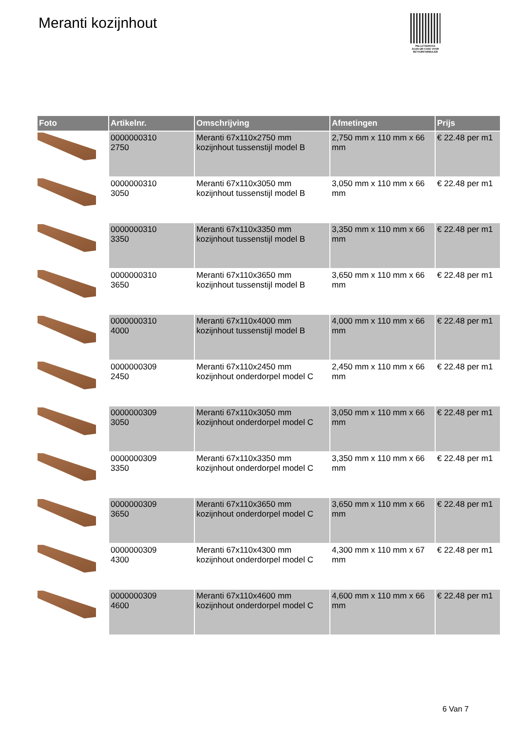Meranti kozijnhout
PALLETSERVICE
SCAN QR-CODE VOOR RETOURFORMULIER
| Foto | Artikelnr. | Omschrijving | Afmetingen | Prijs |
| --- | --- | --- | --- | --- |
| | 0000000310 2750 | Meranti 67x110x2750 mm kozijnhout tussenstijl model B | 2,750 mm x 110 mm x 66 mm | € 22.48 per m1 |
| | 0000000310 3050 | Meranti 67x110x3050 mm kozijnhout tussenstijl model B | 3,050 mm x 110 mm x 66 mm | € 22.48 per m1 |
| | 0000000310 3350 | Meranti 67x110x3350 mm kozijnhout tussenstijl model B | 3,350 mm x 110 mm x 66 mm | € 22.48 per m1 |
| | 0000000310 3650 | Meranti 67x110x3650 mm kozijnhout tussenstijl model B | 3,650 mm x 110 mm x 66 mm | € 22.48 per m1 |
| | 0000000310 4000 | Meranti 67x110x4000 mm kozijnhout tussenstijl model B | 4,000 mm x 110 mm x 66 mm | € 22.48 per m1 |
| | 0000000309 2450 | Meranti 67x110x2450 mm kozijnhout onderdorpel model C | 2,450 mm x 110 mm x 66 mm | € 22.48 per m1 |
| | 0000000309 3050 | Meranti 67x110x3050 mm kozijnhout onderdorpel model C | 3,050 mm x 110 mm x 66 mm | € 22.48 per m1 |
| | 0000000309 3350 | Meranti 67x110x3350 mm kozijnhout onderdorpel model C | 3,350 mm x 110 mm x 66 mm | € 22.48 per m1 |
| | 0000000309 3650 | Meranti 67x110x3650 mm kozijnhout onderdorpel model C | 3,650 mm x 110 mm x 66 mm | € 22.48 per m1 |
| | 0000000309 4300 | Meranti 67x110x4300 mm kozijnhout onderdorpel model C | 4,300 mm x 110 mm x 67 mm | € 22.48 per m1 |
| | 0000000309 4600 | Meranti 67x110x4600 mm kozijnhout onderdorpel model C | 4,600 mm x 110 mm x 66 mm | € 22.48 per m1 |
6 Van 7